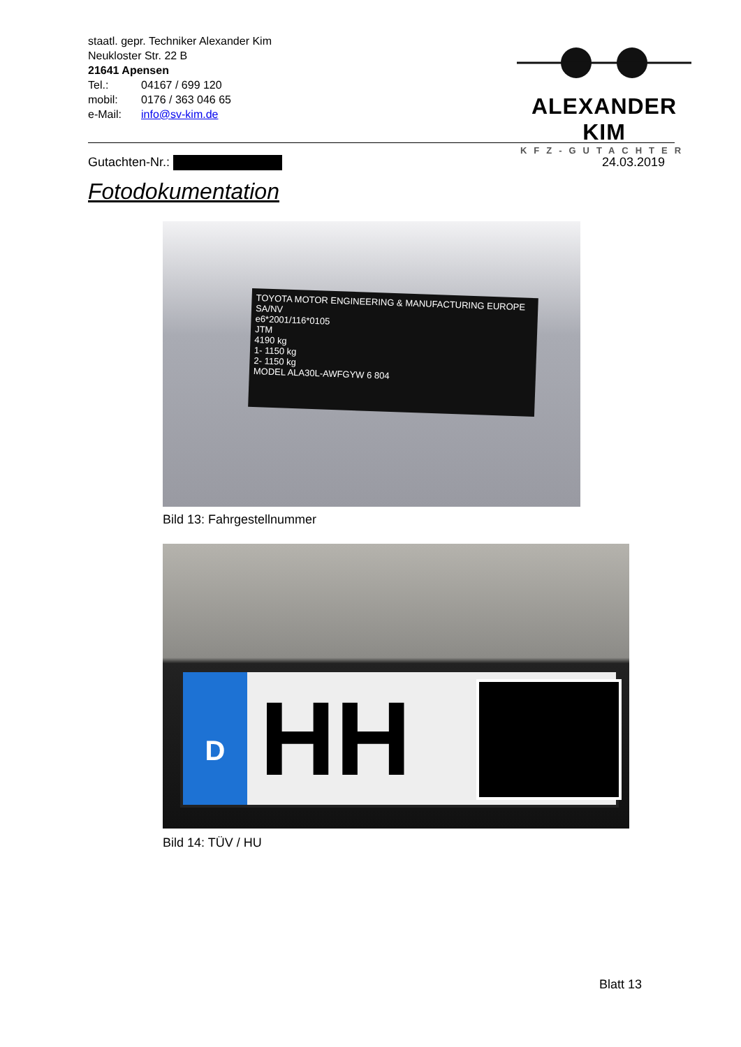staatl. gepr. Techniker Alexander Kim
Neukloster Str. 22 B
21641 Apensen
| Tel.: | 04167 / 699 120 |
| mobil: | 0176 / 363 046 65 |
| e-Mail: | info@sv-kim.de |
ALEXANDER KIM
KFZ-GUTACHTER
Gutachten-Nr.: 24.03.2019
Fotodokumentation
TOYOTA MOTOR ENGINEERING & MANUFACTURING EUROPE SA/NV
e6*2001/116*0105
JTM
4190 kg
1- 1150 kg
2- 1150 kg
MODEL ALA30L-AWFGYW 6 804
Bild 13: Fahrgestellnummer
D HH
Bild 14: TÜV / HU
Blatt 13